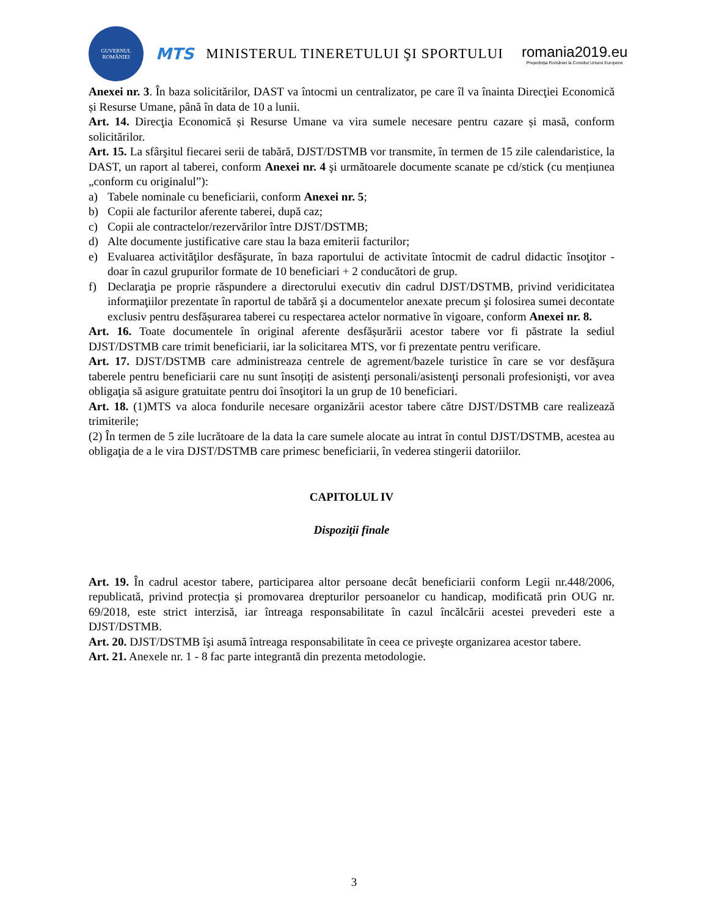GUVERNUL ROMÂNIEI
MTS
MINISTERUL TINERETULUI ŞI SPORTULUI
romania2019.eu
Preşedinţia României la Consiliul Uniunii Europene
Anexei nr. 3. În baza solicitărilor, DAST va întocmi un centralizator, pe care îl va înainta Direcţiei Economică și Resurse Umane, până în data de 10 a lunii.
Art. 14. Direcţia Economică și Resurse Umane va vira sumele necesare pentru cazare și masă, conform solicitărilor.
Art. 15. La sfârşitul fiecarei serii de tabără, DJST/DSTMB vor transmite, în termen de 15 zile calendaristice, la DAST, un raport al taberei, conform Anexei nr. 4 şi următoarele documente scanate pe cd/stick (cu mențiunea „conform cu originalul”):
a) Tabele nominale cu beneficiarii, conform Anexei nr. 5;
b) Copii ale facturilor aferente taberei, după caz;
c) Copii ale contractelor/rezervărilor între DJST/DSTMB;
d) Alte documente justificative care stau la baza emiterii facturilor;
e) Evaluarea activităţilor desfăşurate, în baza raportului de activitate întocmit de cadrul didactic însoţitor - doar în cazul grupurilor formate de 10 beneficiari + 2 conducători de grup.
f) Declaraţia pe proprie răspundere a directorului executiv din cadrul DJST/DSTMB, privind veridicitatea informaţiilor prezentate în raportul de tabără şi a documentelor anexate precum şi folosirea sumei decontate exclusiv pentru desfășurarea taberei cu respectarea actelor normative în vigoare, conform Anexei nr. 8.
Art. 16. Toate documentele în original aferente desfășurării acestor tabere vor fi păstrate la sediul DJST/DSTMB care trimit beneficiarii, iar la solicitarea MTS, vor fi prezentate pentru verificare.
Art. 17. DJST/DSTMB care administreaza centrele de agrement/bazele turistice în care se vor desfăşura taberele pentru beneficiarii care nu sunt însoțiți de asistenţi personali/asistenţi personali profesionişti, vor avea obligaţia să asigure gratuitate pentru doi însoţitori la un grup de 10 beneficiari.
Art. 18. (1)MTS va aloca fondurile necesare organizării acestor tabere către DJST/DSTMB care realizează trimiterile;
(2) În termen de 5 zile lucrătoare de la data la care sumele alocate au intrat în contul DJST/DSTMB, acestea au obligaţia de a le vira DJST/DSTMB care primesc beneficiarii, în vederea stingerii datoriilor.
CAPITOLUL IV
Dispoziţii finale
Art. 19. În cadrul acestor tabere, participarea altor persoane decât beneficiarii conform Legii nr.448/2006, republicată, privind protecția și promovarea drepturilor persoanelor cu handicap, modificată prin OUG nr. 69/2018, este strict interzisă, iar întreaga responsabilitate în cazul încălcării acestei prevederi este a DJST/DSTMB.
Art. 20. DJST/DSTMB îşi asumă întreaga responsabilitate în ceea ce priveşte organizarea acestor tabere.
Art. 21. Anexele nr. 1 - 8 fac parte integrantă din prezenta metodologie.
3